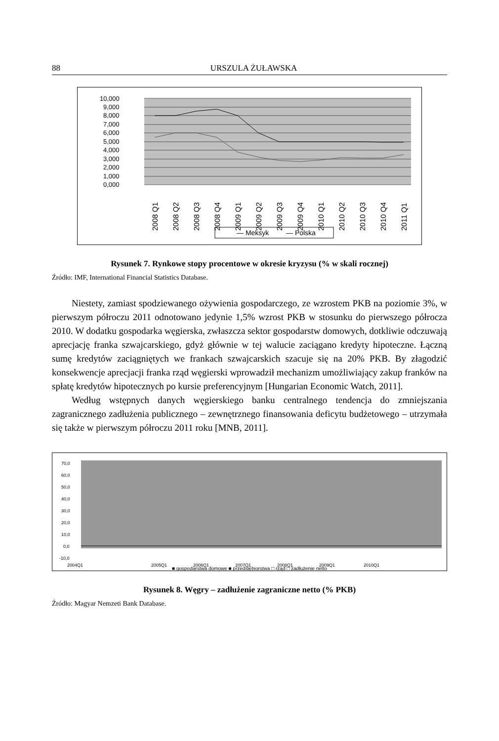88 URSZULA ŻUŁAWSKA
10,000
9,000
8,000
7,000
6,000
5,000
4,000
3,000
2,000
1,000
0,000
2008 Q1
2008 Q2
2008 Q3
2008 Q4
2009 Q1
2009 Q2
2009 Q3
2009 Q4
2010 Q1
2010 Q2
2010 Q3
2010 Q4
2011 Q1
— Meksyk
— Polska
Rysunek 7. Rynkowe stopy procentowe w okresie kryzysu (% w skali rocznej)
Źródło: IMF, International Financial Statistics Database.
Niestety, zamiast spodziewanego ożywienia gospodarczego, ze wzrostem PKB na poziomie 3%, w pierwszym półroczu 2011 odnotowano jedynie 1,5% wzrost PKB w stosunku do pierwszego półrocza 2010. W dodatku gospodarka węgierska, zwłaszcza sektor gospodarstw domowych, dotkliwie odczuwają aprecjację franka szwajcarskiego, gdyż głównie w tej walucie zaciągano kredyty hipoteczne. Łączną sumę kredytów zaciągniętych we frankach szwajcarskich szacuje się na 20% PKB. By złagodzić konsekwencje aprecjacji franka rząd węgierski wprowadził mechanizm umożliwiający zakup franków na spłatę kredytów hipotecznych po kursie preferencyjnym [Hungarian Economic Watch, 2011].
Według wstępnych danych węgierskiego banku centralnego tendencja do zmniejszania zagranicznego zadłużenia publicznego – zewnętrznego finansowania deficytu budżetowego – utrzymała się także w pierwszym półroczu 2011 roku [MNB, 2011].
70,0
60,0
50,0
40,0
30,0
20,0
10,0
0,0
-10,0
2004Q1
2005Q1
2006Q1
2007Q1
2008Q1
2009Q1
2010Q1
■ gospodarstwa domowe ■ przedsiębiorstwa □ rząd □ zadłużenie netto
Rysunek 8. Węgry – zadłużenie zagraniczne netto (% PKB)
Źródło: Magyar Nemzeti Bank Database.